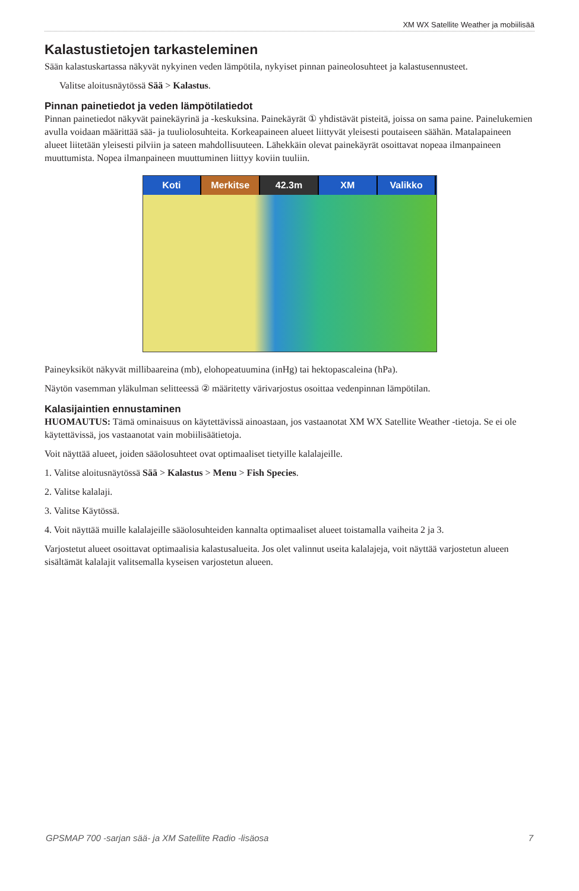XM WX Satellite Weather ja mobiilisää
Kalastustietojen tarkasteleminen
Sään kalastuskartassa näkyvät nykyinen veden lämpötila, nykyiset pinnan paineolosuhteet ja kalastusennusteet.
Valitse aloitusnäytössä Sää > Kalastus.
Pinnan painetiedot ja veden lämpötilatiedot
Pinnan painetiedot näkyvät painekäyrinä ja -keskuksina. Painekäyrät ① yhdistävät pisteitä, joissa on sama paine. Painelukemien avulla voidaan määrittää sää- ja tuuliolosuhteita. Korkeapaineen alueet liittyvät yleisesti poutaiseen säähän. Matalapaineen alueet liitetään yleisesti pilviin ja sateen mahdollisuuteen. Lähekkäin olevat painekäyrät osoittavat nopeaa ilmanpaineen muuttumista. Nopea ilmanpaineen muuttuminen liittyy koviin tuuliin.
Koti Merkitse 42.3m XM Valikko
Paineyksiköt näkyvät millibaareina (mb), elohopeatuumina (inHg) tai hektopascaleina (hPa).
Näytön vasemman yläkulman selitteessä ② määritetty värivarjostus osoittaa vedenpinnan lämpötilan.
Kalasijaintien ennustaminen
HUOMAUTUS: Tämä ominaisuus on käytettävissä ainoastaan, jos vastaanotat XM WX Satellite Weather -tietoja. Se ei ole käytettävissä, jos vastaanotat vain mobiilisäätietoja.
Voit näyttää alueet, joiden sääolosuhteet ovat optimaaliset tietyille kalalajeille.
1. Valitse aloitusnäytössä Sää > Kalastus > Menu > Fish Species.
2. Valitse kalalaji.
3. Valitse Käytössä.
4. Voit näyttää muille kalalajeille sääolosuhteiden kannalta optimaaliset alueet toistamalla vaiheita 2 ja 3.
Varjostetut alueet osoittavat optimaalisia kalastusalueita. Jos olet valinnut useita kalalajeja, voit näyttää varjostetun alueen sisältämät kalalajit valitsemalla kyseisen varjostetun alueen.
GPSMAP 700 -sarjan sää- ja XM Satellite Radio -lisäosa 7